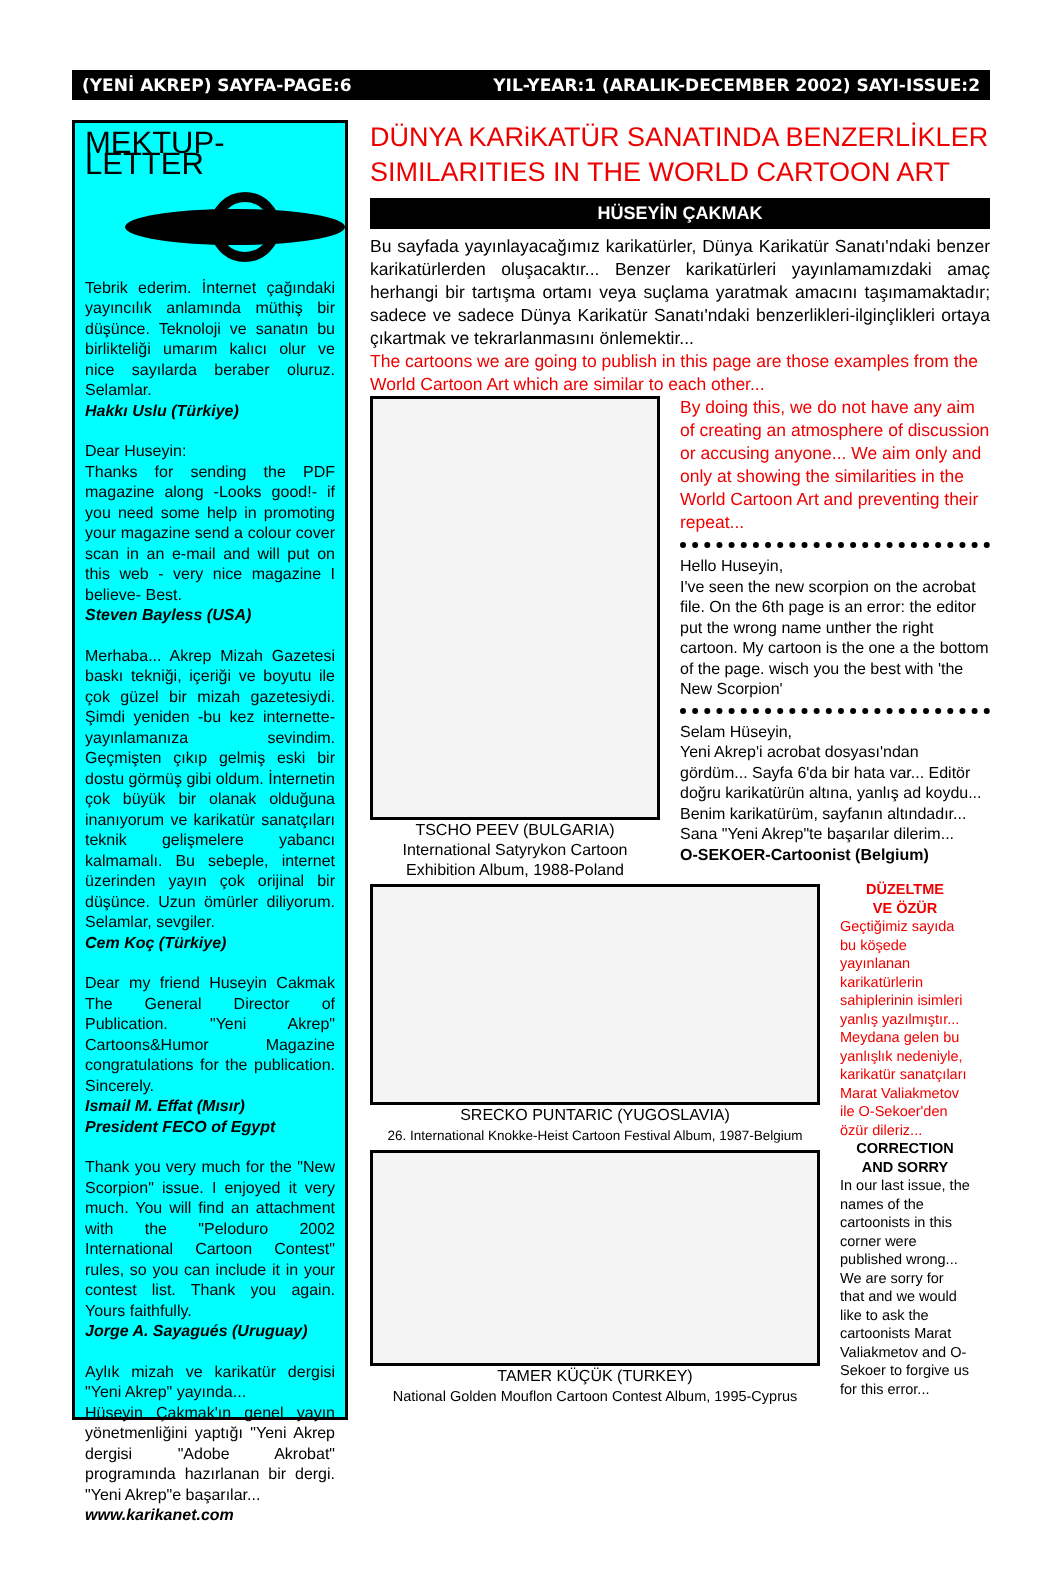(YENİ AKREP) SAYFA-PAGE:6 YIL-YEAR:1 (ARALIK-DECEMBER 2002) SAYI-ISSUE:2
MEKTUP-LETTER
Tebrik ederim. İnternet çağındaki yayıncılık anlamında müthiş bir düşünce. Teknoloji ve sanatın bu birlikteliği umarım kalıcı olur ve nice sayılarda beraber oluruz. Selamlar.
Hakkı Uslu (Türkiye)
Dear Huseyin:
Thanks for sending the PDF magazine along -Looks good!- if you need some help in promoting your magazine send a colour cover scan in an e-mail and will put on this web - very nice magazine I believe- Best.
Steven Bayless (USA)
Merhaba... Akrep Mizah Gazetesi baskı tekniği, içeriği ve boyutu ile çok güzel bir mizah gazetesiydi. Şimdi yeniden -bu kez internette- yayınlamanıza sevindim. Geçmişten çıkıp gelmiş eski bir dostu görmüş gibi oldum. İnternetin çok büyük bir olanak olduğuna inanıyorum ve karikatür sanatçıları teknik gelişmelere yabancı kalmamalı. Bu sebeple, internet üzerinden yayın çok orijinal bir düşünce. Uzun ömürler diliyorum. Selamlar, sevgiler.
Cem Koç (Türkiye)
Dear my friend Huseyin Cakmak The General Director of Publication. "Yeni Akrep" Cartoons&Humor Magazine congratulations for the publication. Sincerely.
Ismail M. Effat (Mısır)
President FECO of Egypt
Thank you very much for the "New Scorpion" issue. I enjoyed it very much. You will find an attachment with the "Peloduro 2002 International Cartoon Contest" rules, so you can include it in your contest list. Thank you again. Yours faithfully.
Jorge A. Sayagués (Uruguay)
Aylık mizah ve karikatür dergisi "Yeni Akrep" yayında...
Hüseyin Çakmak'ın genel yayın yönetmenliğini yaptığı "Yeni Akrep dergisi "Adobe Akrobat" programında hazırlanan bir dergi. "Yeni Akrep"e başarılar...
www.karikanet.com
DÜNYA KARiKATÜR SANATINDA BENZERLİKLER SIMILARITIES IN THE WORLD CARTOON ART
HÜSEYİN ÇAKMAK
Bu sayfada yayınlayacağımız karikatürler, Dünya Karikatür Sanatı'ndaki benzer karikatürlerden oluşacaktır... Benzer karikatürleri yayınlamamızdaki amaç herhangi bir tartışma ortamı veya suçlama yaratmak amacını taşımamaktadır; sadece ve sadece Dünya Karikatür Sanatı'ndaki benzerlikleri-ilginçlikleri ortaya çıkartmak ve tekrarlanmasını önlemektir...
The cartoons we are going to publish in this page are those examples from the World Cartoon Art which are similar to each other...
TSCHO PEEV (BULGARIA)
International Satyrykon Cartoon Exhibition Album, 1988-Poland
By doing this, we do not have any aim of creating an atmosphere of discussion or accusing anyone... We aim only and only at showing the similarities in the World Cartoon Art and preventing their repeat...
Hello Huseyin,
I've seen the new scorpion on the acrobat file. On the 6th page is an error: the editor put the wrong name unther the right cartoon. My cartoon is the one a the bottom of the page. wisch you the best with 'the New Scorpion'
Selam Hüseyin,
Yeni Akrep'i acrobat dosyası'ndan gördüm... Sayfa 6'da bir hata var... Editör doğru karikatürün altına, yanlış ad koydu... Benim karikatürüm, sayfanın altındadır... Sana "Yeni Akrep"te başarılar dilerim...
O-SEKOER-Cartoonist (Belgium)
SRECKO PUNTARIC (YUGOSLAVIA)
26. International Knokke-Heist Cartoon Festival Album, 1987-Belgium
TAMER KÜÇÜK (TURKEY)
National Golden Mouflon Cartoon Contest Album, 1995-Cyprus
DÜZELTME
VE ÖZÜR
Geçtiğimiz sayıda bu köşede yayınlanan karikatürlerin sahiplerinin isimleri yanlış yazılmıştır... Meydana gelen bu yanlışlık nedeniyle, karikatür sanatçıları Marat Valiakmetov ile O-Sekoer'den özür dileriz...
CORRECTION
AND SORRY
In our last issue, the names of the cartoonists in this corner were published wrong... We are sorry for that and we would like to ask the cartoonists Marat Valiakmetov and O-Sekoer to forgive us for this error...